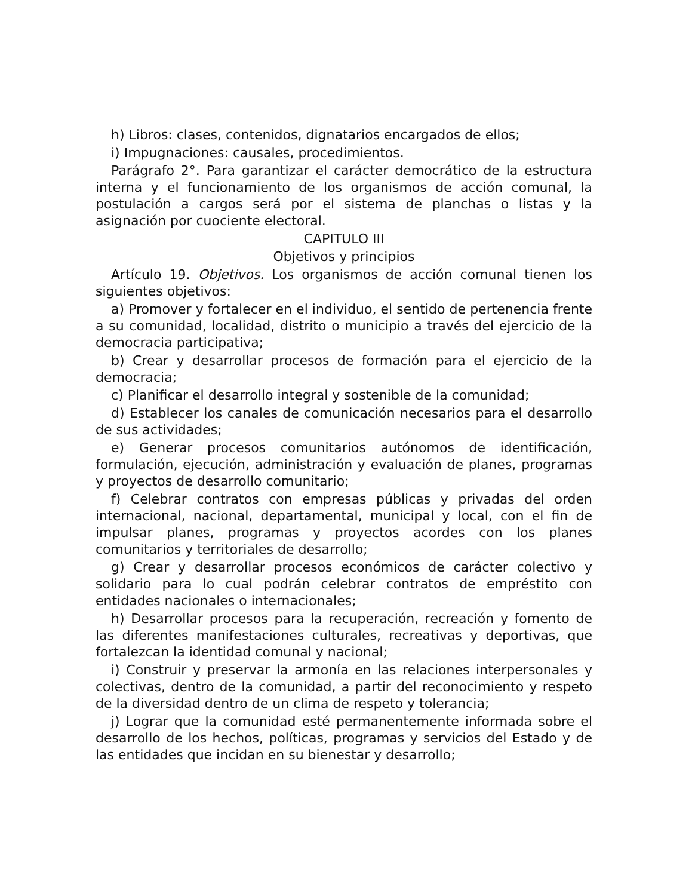h) Libros: clases, contenidos, dignatarios encargados de ellos;
i) Impugnaciones: causales, procedimientos.
Parágrafo 2°. Para garantizar el carácter democrático de la estructura interna y el funcionamiento de los organismos de acción comunal, la postulación a cargos será por el sistema de planchas o listas y la asignación por cuociente electoral.
CAPITULO III
Objetivos y principios
Artículo 19. Objetivos. Los organismos de acción comunal tienen los siguientes objetivos:
a) Promover y fortalecer en el individuo, el sentido de pertenencia frente a su comunidad, localidad, distrito o municipio a través del ejercicio de la democracia participativa;
b) Crear y desarrollar procesos de formación para el ejercicio de la democracia;
c) Planificar el desarrollo integral y sostenible de la comunidad;
d) Establecer los canales de comunicación necesarios para el desarrollo de sus actividades;
e) Generar procesos comunitarios autónomos de identificación, formulación, ejecución, administración y evaluación de planes, programas y proyectos de desarrollo comunitario;
f) Celebrar contratos con empresas públicas y privadas del orden internacional, nacional, departamental, municipal y local, con el fin de impulsar planes, programas y proyectos acordes con los planes comunitarios y territoriales de desarrollo;
g) Crear y desarrollar procesos económicos de carácter colectivo y solidario para lo cual podrán celebrar contratos de empréstito con entidades nacionales o internacionales;
h) Desarrollar procesos para la recuperación, recreación y fomento de las diferentes manifestaciones culturales, recreativas y deportivas, que fortalezcan la identidad comunal y nacional;
i) Construir y preservar la armonía en las relaciones interpersonales y colectivas, dentro de la comunidad, a partir del reconocimiento y respeto de la diversidad dentro de un clima de respeto y tolerancia;
j) Lograr que la comunidad esté permanentemente informada sobre el desarrollo de los hechos, políticas, programas y servicios del Estado y de las entidades que incidan en su bienestar y desarrollo;